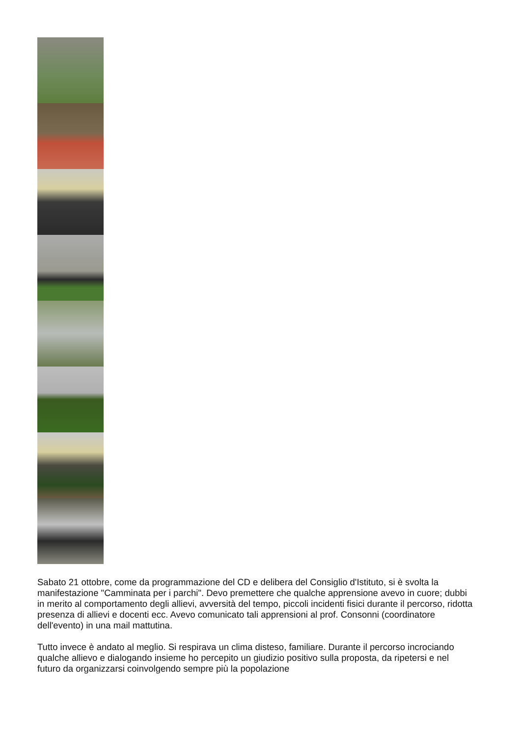Sabato 21 ottobre, come da programmazione del CD e delibera del Consiglio d'Istituto, si è svolta la manifestazione "Camminata per i parchi". Devo premettere che qualche apprensione avevo in cuore; dubbi in merito al comportamento degli allievi, avversità del tempo, piccoli incidenti fisici durante il percorso, ridotta presenza di allievi e docenti ecc. Avevo comunicato tali apprensioni al prof. Consonni (coordinatore dell'evento) in una mail mattutina.
Tutto invece è andato al meglio. Si respirava un clima disteso, familiare. Durante il percorso incrociando qualche allievo e dialogando insieme ho percepito un giudizio positivo sulla proposta, da ripetersi e nel futuro da organizzarsi coinvolgendo sempre più la popolazione